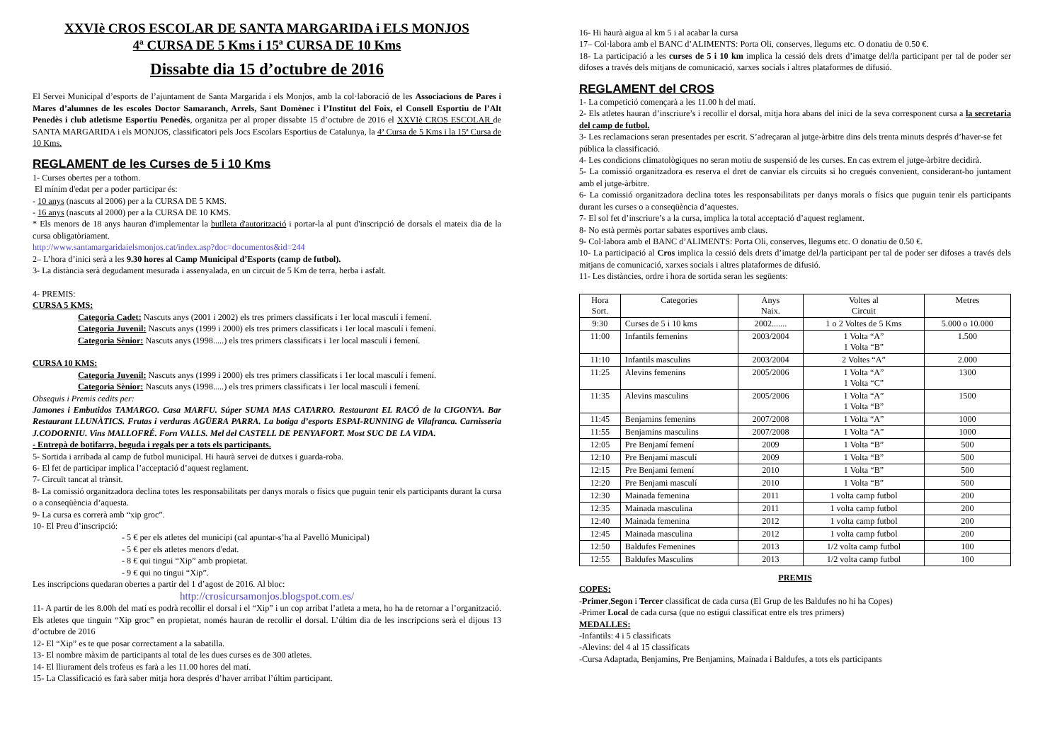XXVIè CROS ESCOLAR DE SANTA MARGARIDA i ELS MONJOS
4ª CURSA DE 5 Kms i 15ª CURSA DE 10 Kms
Dissabte dia 15 d’octubre de 2016
El Servei Municipal d’esports de l’ajuntament de Santa Margarida i els Monjos, amb la col·laboració de les Associacions de Pares i Mares d’alumnes de les escoles Doctor Samaranch, Arrels, Sant Domènec i l’Institut del Foix, el Consell Esportiu de l’Alt Penedès i club atletisme Esportiu Penedès, organitza per al proper dissabte 15 d’octubre de 2016 el XXVIè CROS ESCOLAR de SANTA MARGARIDA i els MONJOS, classificatori pels Jocs Escolars Esportius de Catalunya, la 4ª Cursa de 5 Kms i la 15ª Cursa de 10 Kms.
REGLAMENT de les Curses de 5 i 10 Kms
1- Curses obertes per a tothom.
El mínim d'edat per a poder participar és:
- 10 anys (nascuts al 2006) per a la CURSA DE 5 KMS.
- 16 anys (nascuts al 2000) per a la CURSA DE 10 KMS.
* Els menors de 18 anys hauran d'implementar la butlleta d'autorització i portar-la al punt d'inscripció de dorsals el mateix dia de la cursa obligatòriament.
http://www.santamargaridaielsmonjos.cat/index.asp?doc=documentos&id=244
2– L’hora d’inici serà a les 9.30 hores al Camp Municipal d’Esports (camp de futbol).
3- La distància serà degudament mesurada i assenyalada, en un circuit de 5 Km de terra, herba i asfalt.
4- PREMIS:
CURSA 5 KMS:
Categoria Cadet: Nascuts anys (2001 i 2002) els tres primers classificats i 1er local masculí i femení.
Categoria Juvenil: Nascuts anys (1999 i 2000) els tres primers classificats i 1er local masculí i femení.
Categoria Sènior: Nascuts anys (1998.....) els tres primers classificats i 1er local masculí i femení.
CURSA 10 KMS:
Categoria Juvenil: Nascuts anys (1999 i 2000) els tres primers classificats i 1er local masculí i femení.
Categoria Sènior: Nascuts anys (1998.....) els tres primers classificats i 1er local masculí i femení.
Obsequis i Premis cedits per:
Jamones i Embutidos TAMARGO. Casa MARFU. Súper SUMA MAS CATARRO. Restaurant EL RACÓ de la CIGONYA. Bar Restaurant LLUNÀTICS. Frutas i verduras AGÜERA PARRA. La botiga d’esports ESPAI-RUNNING de Vilafranca. Carnisseria J.CODORNIU. Vins MALLOFRÉ. Forn VALLS. Mel del CASTELL DE PENYAFORT. Most SUC DE LA VIDA.
- Entrepà de botifarra, beguda i regals per a tots els participants.
5- Sortida i arribada al camp de futbol municipal. Hi haurà servei de dutxes i guarda-roba.
6- El fet de participar implica l’acceptació d’aquest reglament.
7- Circuït tancat al trànsit.
8- La comissió organitzadora declina totes les responsabilitats per danys morals o físics que puguin tenir els participants durant la cursa o a conseqüència d’aquesta.
9- La cursa es correrà amb “xip groc”.
10- El Preu d’inscripció:
- 5 € per els atletes del municipi (cal apuntar-s’ha al Pavelló Municipal)
- 5 € per els atletes menors d'edat.
- 8 € qui tingui “Xip” amb propietat.
- 9 € qui no tingui “Xip”.
Les inscripcions quedaran obertes a partir del 1 d’agost de 2016. Al bloc:
http://crosicursamonjos.blogspot.com.es/
11- A partir de les 8.00h del matí es podrà recollir el dorsal i el “Xip” i un cop arribat l’atleta a meta, ho ha de retornar a l’organització. Els atletes que tinguin “Xip groc” en propietat, només hauran de recollir el dorsal. L’últim dia de les inscripcions serà el dijous 13 d’octubre de 2016
12- El “Xip” es te que posar correctament a la sabatilla.
13- El nombre màxim de participants al total de les dues curses es de 300 atletes.
14- El lliurament dels trofeus es farà a les 11.00 hores del matí.
15- La Classificació es farà saber mitja hora després d’haver arribat l’últim participant.
16- Hi haurà aigua al km 5 i al acabar la cursa
17– Col·labora amb el BANC d’ALIMENTS: Porta Oli, conserves, llegums etc. O donatiu de 0.50 €.
18- La participació a les curses de 5 i 10 km implica la cessió dels drets d’imatge del/la participant per tal de poder ser difoses a través dels mitjans de comunicació, xarxes socials i altres plataformes de difusió.
REGLAMENT del CROS
1- La competició començarà a les 11.00 h del matí.
2- Els atletes hauran d’inscriure’s i recollir el dorsal, mitja hora abans del inici de la seva corresponent cursa a la secretaria del camp de futbol.
3- Les reclamacions seran presentades per escrit. S’adreçaran al jutge-àrbitre dins dels trenta minuts després d’haver-se fet pública la classificació.
4- Les condicions climatològiques no seran motiu de suspensió de les curses. En cas extrem el jutge-àrbitre decidirà.
5- La comissió organitzadora es reserva el dret de canviar els circuits si ho cregués convenient, considerant-ho juntament amb el jutge-àrbitre.
6- La comissió organitzadora declina totes les responsabilitats per danys morals o físics que puguin tenir els participants durant les curses o a conseqüència d’aquestes.
7- El sol fet d’inscriure’s a la cursa, implica la total acceptació d’aquest reglament.
8- No està permès portar sabates esportives amb claus.
9- Col·labora amb el BANC d’ALIMENTS: Porta Oli, conserves, llegums etc. O donatiu de 0.50 €.
10- La participació al Cros implica la cessió dels drets d’imatge del/la participant per tal de poder ser difoses a través dels mitjans de comunicació, xarxes socials i altres plataformes de difusió.
11- Les distàncies, ordre i hora de sortida seran les següents:
| Hora Sort. | Categories | Anys Naix. | Voltes al Circuit | Metres |
| --- | --- | --- | --- | --- |
| 9:30 | Curses de 5 i 10 kms | 2002....... | 1 o 2 Voltes de 5 Kms | 5.000 o 10.000 |
| 11:00 | Infantils femenins | 2003/2004 | 1 Volta “A” 1 Volta “B” | 1.500 |
| 11:10 | Infantils masculins | 2003/2004 | 2 Voltes “A” | 2.000 |
| 11:25 | Alevins femenins | 2005/2006 | 1 Volta “A” 1 Volta “C” | 1300 |
| 11:35 | Alevins masculins | 2005/2006 | 1 Volta “A” 1 Volta “B” | 1500 |
| 11:45 | Benjamins femenins | 2007/2008 | 1 Volta “A” | 1000 |
| 11:55 | Benjamins masculins | 2007/2008 | 1 Volta “A” | 1000 |
| 12:05 | Pre Benjamí femení | 2009 | 1 Volta “B” | 500 |
| 12:10 | Pre Benjamí masculí | 2009 | 1 Volta “B” | 500 |
| 12:15 | Pre Benjami femení | 2010 | 1 Volta “B” | 500 |
| 12:20 | Pre Benjami masculí | 2010 | 1 Volta “B” | 500 |
| 12:30 | Mainada femenina | 2011 | 1 volta camp futbol | 200 |
| 12:35 | Mainada masculina | 2011 | 1 volta camp futbol | 200 |
| 12:40 | Mainada femenina | 2012 | 1 volta camp futbol | 200 |
| 12:45 | Mainada masculina | 2012 | 1 volta camp futbol | 200 |
| 12:50 | Baldufes Femenines | 2013 | 1/2 volta camp futbol | 100 |
| 12:55 | Baldufes Masculins | 2013 | 1/2 volta camp futbol | 100 |
PREMIS
COPES:
-Primer,Segon i Tercer classificat de cada cursa (El Grup de les Baldufes no hi ha Copes)
-Primer Local de cada cursa (que no estigui classificat entre els tres primers)
MEDALLES:
-Infantils: 4 i 5 classificats
-Alevins: del 4 al 15 classificats
-Cursa Adaptada, Benjamins, Pre Benjamins, Mainada i Baldufes, a tots els participants